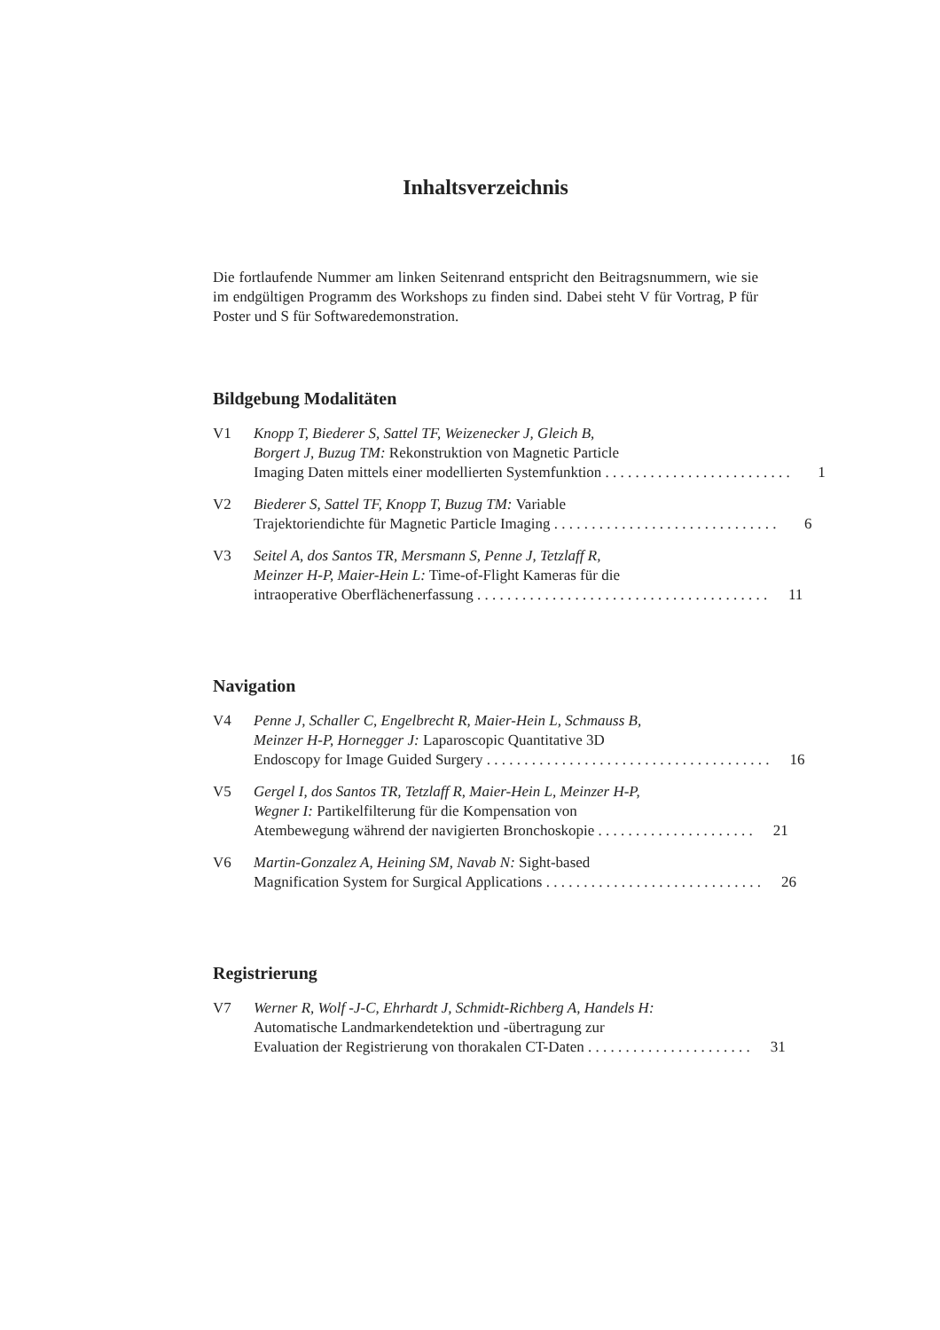Inhaltsverzeichnis
Die fortlaufende Nummer am linken Seitenrand entspricht den Beitragsnummern, wie sie im endgültigen Programm des Workshops zu finden sind. Dabei steht V für Vortrag, P für Poster und S für Softwaredemonstration.
Bildgebung Modalitäten
V1 Knopp T, Biederer S, Sattel TF, Weizenecker J, Gleich B,
Borgert J, Buzug TM: Rekonstruktion von Magnetic Particle
Imaging Daten mittels einer modellierten Systemfunktion . . . . . . . . . . . . . . . . . . . . . . . . . 1
V2 Biederer S, Sattel TF, Knopp T, Buzug TM: Variable
Trajektoriendichte für Magnetic Particle Imaging . . . . . . . . . . . . . . . . . . . . . . . . . . . . . . 6
V3 Seitel A, dos Santos TR, Mersmann S, Penne J, Tetzlaff R,
Meinzer H-P, Maier-Hein L: Time-of-Flight Kameras für die
intraoperative Oberflächenerfassung . . . . . . . . . . . . . . . . . . . . . . . . . . . . . . . . . . . . . . . 11
Navigation
V4 Penne J, Schaller C, Engelbrecht R, Maier-Hein L, Schmauss B,
Meinzer H-P, Hornegger J: Laparoscopic Quantitative 3D
Endoscopy for Image Guided Surgery . . . . . . . . . . . . . . . . . . . . . . . . . . . . . . . . . . . . . . 16
V5 Gergel I, dos Santos TR, Tetzlaff R, Maier-Hein L, Meinzer H-P,
Wegner I: Partikelfilterung für die Kompensation von
Atembewegung während der navigierten Bronchoskopie . . . . . . . . . . . . . . . . . . . . . 21
V6 Martin-Gonzalez A, Heining SM, Navab N: Sight-based
Magnification System for Surgical Applications . . . . . . . . . . . . . . . . . . . . . . . . . . . . . 26
Registrierung
V7 Werner R, Wolf -J-C, Ehrhardt J, Schmidt-Richberg A, Handels H:
Automatische Landmarkendetektion und -übertragung zur
Evaluation der Registrierung von thorakalen CT-Daten . . . . . . . . . . . . . . . . . . . . . . 31